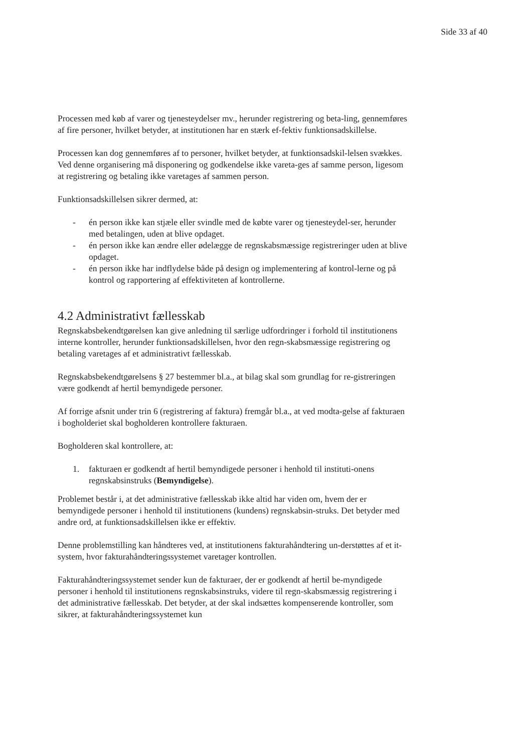Side 33 af 40
Processen med køb af varer og tjenesteydelser mv., herunder registrering og beta-ling, gennemføres af fire personer, hvilket betyder, at institutionen har en stærk ef-fektiv funktionsadskillelse.
Processen kan dog gennemføres af to personer, hvilket betyder, at funktionsadskil-lelsen svækkes. Ved denne organisering må disponering og godkendelse ikke vareta-ges af samme person, ligesom at registrering og betaling ikke varetages af sammen person.
Funktionsadskillelsen sikrer dermed, at:
- én person ikke kan stjæle eller svindle med de købte varer og tjenesteydel-ser, herunder med betalingen, uden at blive opdaget.
- én person ikke kan ændre eller ødelægge de regnskabsmæssige registreringer uden at blive opdaget.
- én person ikke har indflydelse både på design og implementering af kontrol-lerne og på kontrol og rapportering af effektiviteten af kontrollerne.
4.2 Administrativt fællesskab
Regnskabsbekendtgørelsen kan give anledning til særlige udfordringer i forhold til institutionens interne kontroller, herunder funktionsadskillelsen, hvor den regn-skabsmæssige registrering og betaling varetages af et administrativt fællesskab.
Regnskabsbekendtgørelsens § 27 bestemmer bl.a., at bilag skal som grundlag for re-gistreringen være godkendt af hertil bemyndigede personer.
Af forrige afsnit under trin 6 (registrering af faktura) fremgår bl.a., at ved modta-gelse af fakturaen i bogholderiet skal bogholderen kontrollere fakturaen.
Bogholderen skal kontrollere, at:
1. fakturaen er godkendt af hertil bemyndigede personer i henhold til instituti-onens regnskabsinstruks (Bemyndigelse).
Problemet består i, at det administrative fællesskab ikke altid har viden om, hvem der er bemyndigede personer i henhold til institutionens (kundens) regnskabsin-struks. Det betyder med andre ord, at funktionsadskillelsen ikke er effektiv.
Denne problemstilling kan håndteres ved, at institutionens fakturahåndtering un-derstøttes af et it-system, hvor fakturahåndteringssystemet varetager kontrollen.
Fakturahåndteringssystemet sender kun de fakturaer, der er godkendt af hertil be-myndigede personer i henhold til institutionens regnskabsinstruks, videre til regn-skabsmæssig registrering i det administrative fællesskab. Det betyder, at der skal indsættes kompenserende kontroller, som sikrer, at fakturahåndteringssystemet kun